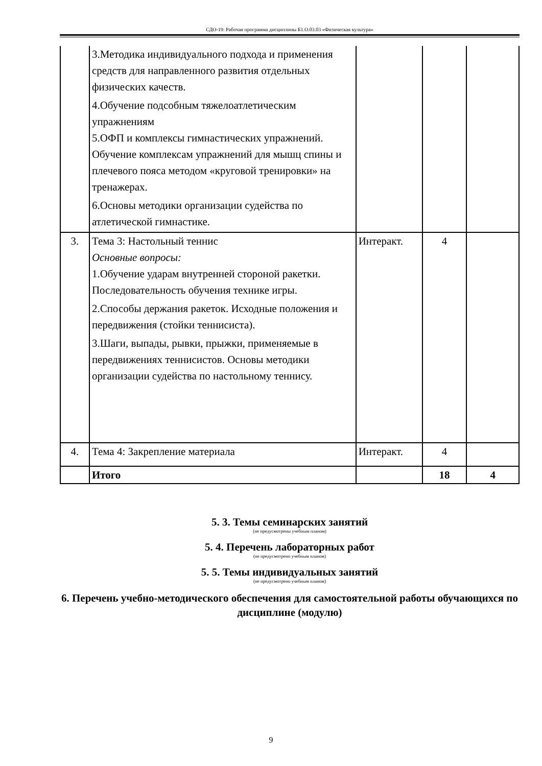СДО-19: Рабочая программа дисциплины Б1.О.03.03 «Физическая культура»
| | 3.Методика индивидуального подхода и применения средств для направленного развития отдельных физических качеств. 4.Обучение подсобным тяжелоатлетическим упражнениям 5.ОФП и комплексы гимнастических упражнений. Обучение комплексам упражнений для мышц спины и плечевого пояса методом «круговой тренировки» на тренажерах. 6.Основы методики организации судейства по атлетической гимнастике. | | | |
| 3. | Тема 3: Настольный теннис Основные вопросы: 1.Обучение ударам внутренней стороной ракетки. Последовательность обучения технике игры. 2.Способы держания ракеток. Исходные положения и передвижения (стойки теннисиста). 3.Шаги, выпады, рывки, прыжки, применяемые в передвижениях теннисистов. Основы методики организации судейства по настольному теннису. | Интеракт. | 4 | |
| 4. | Тема 4: Закрепление материала | Интеракт. | 4 | |
| | Итого | | 18 | 4 |
5. 3. Темы семинарских занятий
(не предусмотрены учебным планом)
5. 4. Перечень лабораторных работ
(не предусмотрено учебным планом)
5. 5. Темы индивидуальных занятий
(не предусмотрено учебным планом)
6. Перечень учебно-методического обеспечения для самостоятельной работы обучающихся по дисциплине (модулю)
9